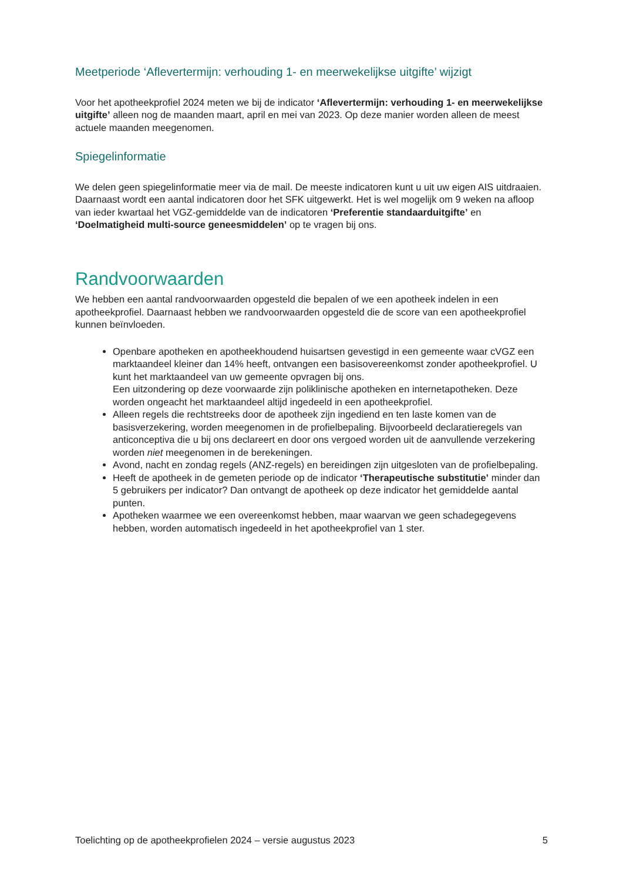Meetperiode ‘Aflevertermijn: verhouding 1- en meerwekelijkse uitgifte’ wijzigt
Voor het apotheekprofiel 2024 meten we bij de indicator ‘Aflevertermijn: verhouding 1- en meerwekelijkse uitgifte’ alleen nog de maanden maart, april en mei van 2023. Op deze manier worden alleen de meest actuele maanden meegenomen.
Spiegelinformatie
We delen geen spiegelinformatie meer via de mail. De meeste indicatoren kunt u uit uw eigen AIS uitdraaien. Daarnaast wordt een aantal indicatoren door het SFK uitgewerkt. Het is wel mogelijk om 9 weken na afloop van ieder kwartaal het VGZ-gemiddelde van de indicatoren ‘Preferentie standaarduitgifte’ en ‘Doelmatigheid multi-source geneesmiddelen’ op te vragen bij ons.
Randvoorwaarden
We hebben een aantal randvoorwaarden opgesteld die bepalen of we een apotheek indelen in een apotheekprofiel. Daarnaast hebben we randvoorwaarden opgesteld die de score van een apotheekprofiel kunnen beïnvloeden.
Openbare apotheken en apotheekhoudend huisartsen gevestigd in een gemeente waar cVGZ een marktaandeel kleiner dan 14% heeft, ontvangen een basisovereenkomst zonder apotheekprofiel. U kunt het marktaandeel van uw gemeente opvragen bij ons.
Een uitzondering op deze voorwaarde zijn poliklinische apotheken en internetapotheken. Deze worden ongeacht het marktaandeel altijd ingedeeld in een apotheekprofiel.
Alleen regels die rechtstreeks door de apotheek zijn ingediend en ten laste komen van de basisverzekering, worden meegenomen in de profielbepaling. Bijvoorbeeld declaratieregels van anticonceptiva die u bij ons declareert en door ons vergoed worden uit de aanvullende verzekering worden niet meegenomen in de berekeningen.
Avond, nacht en zondag regels (ANZ-regels) en bereidingen zijn uitgesloten van de profielbepaling.
Heeft de apotheek in de gemeten periode op de indicator ‘Therapeutische substitutie’ minder dan 5 gebruikers per indicator? Dan ontvangt de apotheek op deze indicator het gemiddelde aantal punten.
Apotheken waarmee we een overeenkomst hebben, maar waarvan we geen schadegegevens hebben, worden automatisch ingedeeld in het apotheekprofiel van 1 ster.
Toelichting op de apotheekprofielen 2024 – versie augustus 2023 5